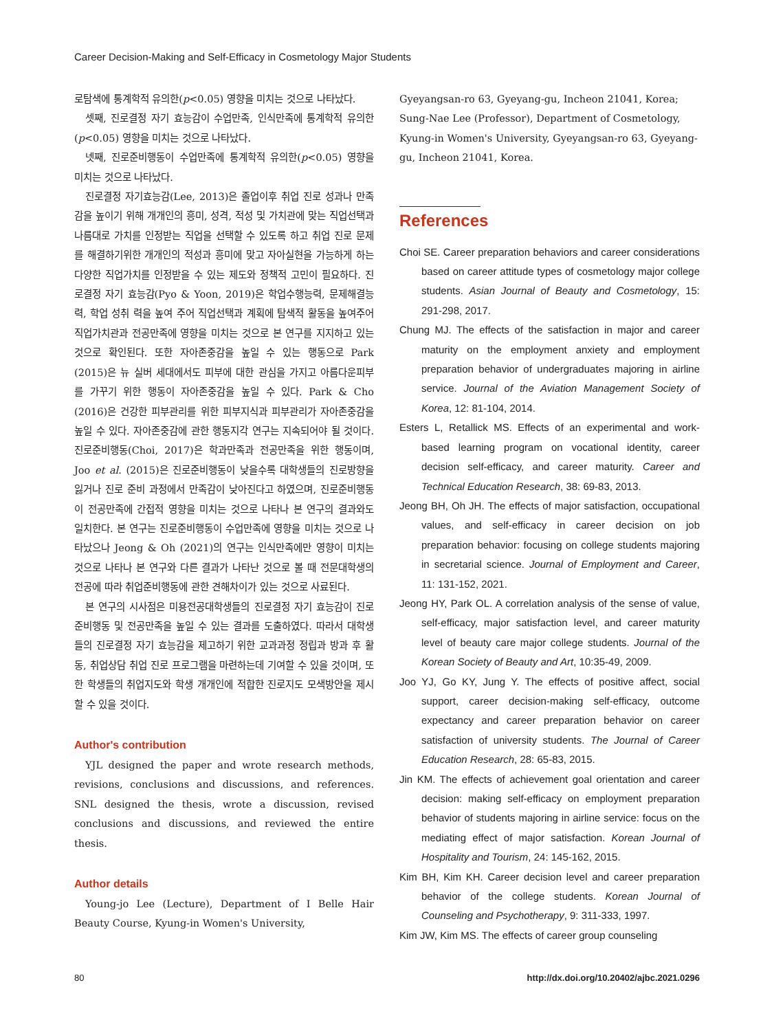Career Decision-Making and Self-Efficacy in Cosmetology Major Students
로탐색에 통계학적 유의한(p<0.05) 영향을 미치는 것으로 나타났다.
셋째, 진로결정 자기 효능감이 수업만족, 인식만족에 통계학적 유의한(p<0.05) 영향을 미치는 것으로 나타났다.
넷째, 진로준비행동이 수업만족에 통계학적 유의한(p<0.05) 영향을 미치는 것으로 나타났다.
진로결정 자기효능감(Lee, 2013)은 졸업이후 취업 진로 성과나 만족감을 높이기 위해 개개인의 흥미, 성격, 적성 및 가치관에 맞는 직업선택과 나름대로 가치를 인정받는 직업을 선택할 수 있도록 하고 취업 진로 문제를 해결하기위한 개개인의 적성과 흥미에 맞고 자아실현을 가능하게 하는 다양한 직업가치를 인정받을 수 있는 제도와 정책적 고민이 필요하다. 진로결정 자기 효능감(Pyo & Yoon, 2019)은 학업수행능력, 문제해결능력, 학업 성취 력을 높여 주어 직업선택과 계획에 탐색적 활동을 높여주어 직업가치관과 전공만족에 영향을 미치는 것으로 본 연구를 지지하고 있는 것으로 확인된다. 또한 자아존중감을 높일 수 있는 행동으로 Park (2015)은 뉴 실버 세대에서도 피부에 대한 관심을 가지고 아름다운피부를 가꾸기 위한 행동이 자아존중감을 높일 수 있다. Park & Cho (2016)은 건강한 피부관리를 위한 피부지식과 피부관리가 자아존중감을 높일 수 있다. 자아존중감에 관한 행동지각 연구는 지속되어야 될 것이다. 진로준비행동(Choi, 2017)은 학과만족과 전공만족을 위한 행동이며, Joo et al. (2015)은 진로준비행동이 낮을수록 대학생들의 진로방향을 잃거나 진로 준비 과정에서 만족감이 낮아진다고 하였으며, 진로준비행동이 전공만족에 간접적 영향을 미치는 것으로 나타나 본 연구의 결과와도 일치한다. 본 연구는 진로준비행동이 수업만족에 영향을 미치는 것으로 나타났으나 Jeong & Oh (2021)의 연구는 인식만족에만 영향이 미치는 것으로 나타나 본 연구와 다른 결과가 나타난 것으로 볼 때 전문대학생의 전공에 따라 취업준비행동에 관한 견해차이가 있는 것으로 사료된다.
본 연구의 시사점은 미용전공대학생들의 진로결정 자기 효능감이 진로준비행동 및 전공만족을 높일 수 있는 결과를 도출하였다. 따라서 대학생들의 진로결정 자기 효능감을 제고하기 위한 교과과정 정립과 방과 후 활동, 취업상담 취업 진로 프로그램을 마련하는데 기여할 수 있을 것이며, 또한 학생들의 취업지도와 학생 개개인에 적합한 진로지도 모색방안을 제시할 수 있을 것이다.
Author's contribution
YJL designed the paper and wrote research methods, revisions, conclusions and discussions, and references. SNL designed the thesis, wrote a discussion, revised conclusions and discussions, and reviewed the entire thesis.
Author details
Young-jo Lee (Lecture), Department of I Belle Hair Beauty Course, Kyung-in Women's University,
Gyeyangsan-ro 63, Gyeyang-gu, Incheon 21041, Korea; Sung-Nae Lee (Professor), Department of Cosmetology, Kyung-in Women's University, Gyeyangsan-ro 63, Gyeyang-gu, Incheon 21041, Korea.
References
Choi SE. Career preparation behaviors and career considerations based on career attitude types of cosmetology major college students. Asian Journal of Beauty and Cosmetology, 15: 291-298, 2017.
Chung MJ. The effects of the satisfaction in major and career maturity on the employment anxiety and employment preparation behavior of undergraduates majoring in airline service. Journal of the Aviation Management Society of Korea, 12: 81-104, 2014.
Esters L, Retallick MS. Effects of an experimental and work-based learning program on vocational identity, career decision self-efficacy, and career maturity. Career and Technical Education Research, 38: 69-83, 2013.
Jeong BH, Oh JH. The effects of major satisfaction, occupational values, and self-efficacy in career decision on job preparation behavior: focusing on college students majoring in secretarial science. Journal of Employment and Career, 11: 131-152, 2021.
Jeong HY, Park OL. A correlation analysis of the sense of value, self-efficacy, major satisfaction level, and career maturity level of beauty care major college students. Journal of the Korean Society of Beauty and Art, 10:35-49, 2009.
Joo YJ, Go KY, Jung Y. The effects of positive affect, social support, career decision-making self-efficacy, outcome expectancy and career preparation behavior on career satisfaction of university students. The Journal of Career Education Research, 28: 65-83, 2015.
Jin KM. The effects of achievement goal orientation and career decision: making self-efficacy on employment preparation behavior of students majoring in airline service: focus on the mediating effect of major satisfaction. Korean Journal of Hospitality and Tourism, 24: 145-162, 2015.
Kim BH, Kim KH. Career decision level and career preparation behavior of the college students. Korean Journal of Counseling and Psychotherapy, 9: 311-333, 1997.
Kim JW, Kim MS. The effects of career group counseling
80 http://dx.doi.org/10.20402/ajbc.2021.0296